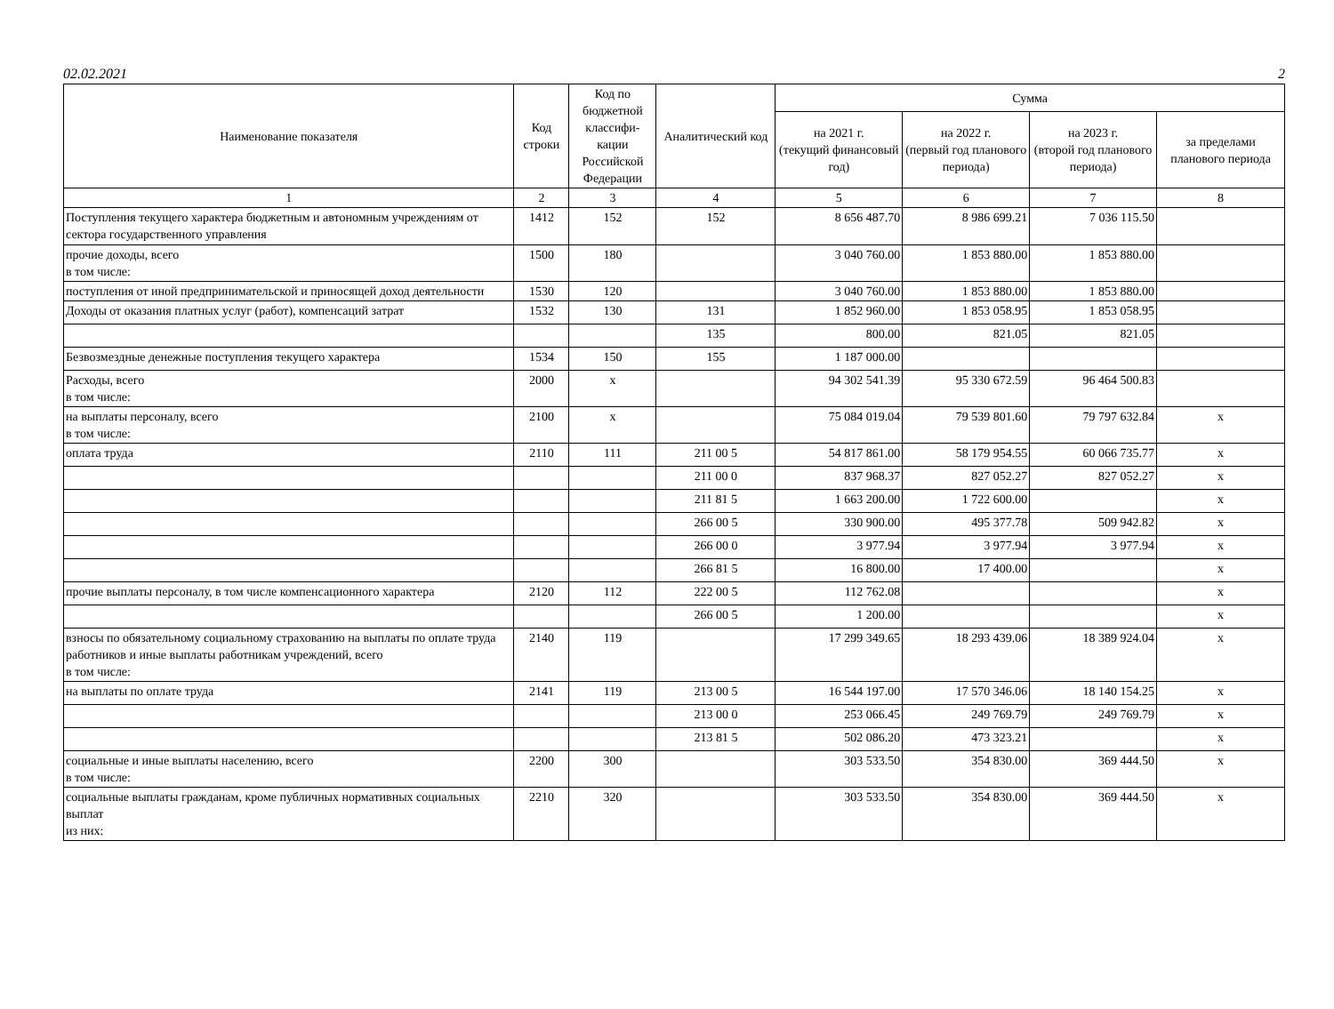02.02.2021 2
| Наименование показателя | Код строки | Код по бюджетной классифи-кации Российской Федерации | Аналитический код | Сумма | | | |
| --- | --- | --- | --- | --- | --- | --- | --- |
| | | | | на 2021 г. (текущий финансовый год) | на 2022 г. (первый год планового периода) | на 2023 г. (второй год планового периода) | за пределами планового периода |
| 1 | 2 | 3 | 4 | 5 | 6 | 7 | 8 |
| Поступления текущего характера бюджетным и автономным учреждениям от сектора государственного управления | 1412 | 152 | 152 | 8 656 487.70 | 8 986 699.21 | 7 036 115.50 | |
| прочие доходы, всего в том числе: | 1500 | 180 | | 3 040 760.00 | 1 853 880.00 | 1 853 880.00 | |
| поступления от иной предпринимательской и приносящей доход деятельности | 1530 | 120 | | 3 040 760.00 | 1 853 880.00 | 1 853 880.00 | |
| Доходы от оказания платных услуг (работ), компенсаций затрат | 1532 | 130 | 131 | 1 852 960.00 | 1 853 058.95 | 1 853 058.95 | |
| | | | 135 | 800.00 | 821.05 | 821.05 | |
| Безвозмездные денежные поступления текущего характера | 1534 | 150 | 155 | 1 187 000.00 | | | |
| Расходы, всего в том числе: | 2000 | x | | 94 302 541.39 | 95 330 672.59 | 96 464 500.83 | |
| на выплаты персоналу, всего в том числе: | 2100 | x | | 75 084 019.04 | 79 539 801.60 | 79 797 632.84 | x |
| оплата труда | 2110 | 111 | 211 00 5 | 54 817 861.00 | 58 179 954.55 | 60 066 735.77 | x |
| | | | 211 00 0 | 837 968.37 | 827 052.27 | 827 052.27 | x |
| | | | 211 81 5 | 1 663 200.00 | 1 722 600.00 | | x |
| | | | 266 00 5 | 330 900.00 | 495 377.78 | 509 942.82 | x |
| | | | 266 00 0 | 3 977.94 | 3 977.94 | 3 977.94 | x |
| | | | 266 81 5 | 16 800.00 | 17 400.00 | | x |
| прочие выплаты персоналу, в том числе компенсационного характера | 2120 | 112 | 222 00 5 | 112 762.08 | | | x |
| | | | 266 00 5 | 1 200.00 | | | x |
| взносы по обязательному социальному страхованию на выплаты по оплате труда работников и иные выплаты работникам учреждений, всего в том числе: | 2140 | 119 | | 17 299 349.65 | 18 293 439.06 | 18 389 924.04 | x |
| на выплаты по оплате труда | 2141 | 119 | 213 00 5 | 16 544 197.00 | 17 570 346.06 | 18 140 154.25 | x |
| | | | 213 00 0 | 253 066.45 | 249 769.79 | 249 769.79 | x |
| | | | 213 81 5 | 502 086.20 | 473 323.21 | | x |
| социальные и иные выплаты населению, всего в том числе: | 2200 | 300 | | 303 533.50 | 354 830.00 | 369 444.50 | x |
| социальные выплаты гражданам, кроме публичных нормативных социальных выплат из них: | 2210 | 320 | | 303 533.50 | 354 830.00 | 369 444.50 | x |